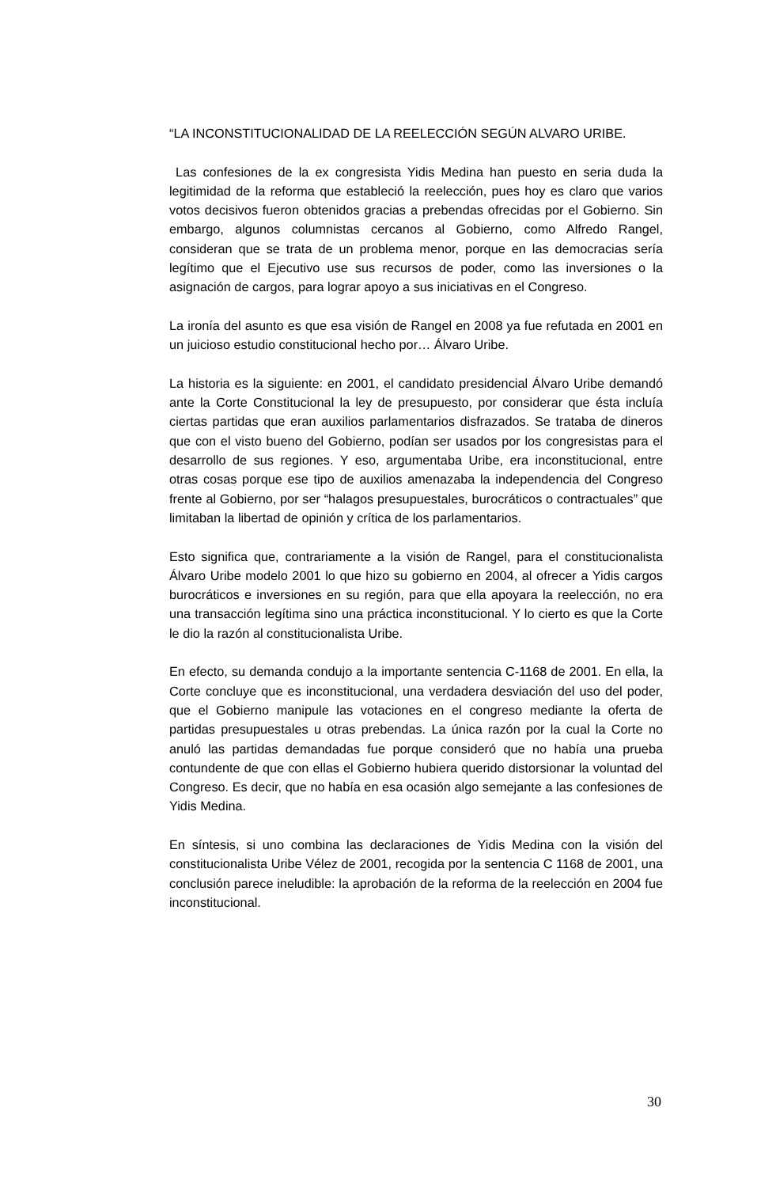“LA INCONSTITUCIONALIDAD DE LA REELECCIÓN SEGÚN ALVARO URIBE.
Las confesiones de la ex congresista Yidis Medina han puesto en seria duda la legitimidad de la reforma que estableció la reelección, pues hoy es claro que varios votos decisivos fueron obtenidos gracias a prebendas ofrecidas por el Gobierno. Sin embargo, algunos columnistas cercanos al Gobierno, como Alfredo Rangel, consideran que se trata de un problema menor, porque en las democracias sería legítimo que el Ejecutivo use sus recursos de poder, como las inversiones o la asignación de cargos, para lograr apoyo a sus iniciativas en el Congreso.
La ironía del asunto es que esa visión de Rangel en 2008 ya fue refutada en 2001 en un juicioso estudio constitucional hecho por… Álvaro Uribe.
La historia es la siguiente: en 2001, el candidato presidencial Álvaro Uribe demandó ante la Corte Constitucional la ley de presupuesto, por considerar que ésta incluía ciertas partidas que eran auxilios parlamentarios disfrazados. Se trataba de dineros que con el visto bueno del Gobierno, podían ser usados por los congresistas para el desarrollo de sus regiones. Y eso, argumentaba Uribe, era inconstitucional, entre otras cosas porque ese tipo de auxilios amenazaba la independencia del Congreso frente al Gobierno, por ser “halagos presupuestales, burocráticos o contractuales” que limitaban la libertad de opinión y crítica de los parlamentarios.
Esto significa que, contrariamente a la visión de Rangel, para el constitucionalista Álvaro Uribe modelo 2001 lo que hizo su gobierno en 2004, al ofrecer a Yidis cargos burocráticos e inversiones en su región, para que ella apoyara la reelección, no era una transacción legítima sino una práctica inconstitucional. Y lo cierto es que la Corte le dio la razón al constitucionalista Uribe.
En efecto, su demanda condujo a la importante sentencia C-1168 de 2001. En ella, la Corte concluye que es inconstitucional, una verdadera desviación del uso del poder, que el Gobierno manipule las votaciones en el congreso mediante la oferta de partidas presupuestales u otras prebendas. La única razón por la cual la Corte no anuló las partidas demandadas fue porque consideró que no había una prueba contundente de que con ellas el Gobierno hubiera querido distorsionar la voluntad del Congreso. Es decir, que no había en esa ocasión algo semejante a las confesiones de Yidis Medina.
En síntesis, si uno combina las declaraciones de Yidis Medina con la visión del constitucionalista Uribe Vélez de 2001, recogida por la sentencia C 1168 de 2001, una conclusión parece ineludible: la aprobación de la reforma de la reelección en 2004 fue inconstitucional.
30